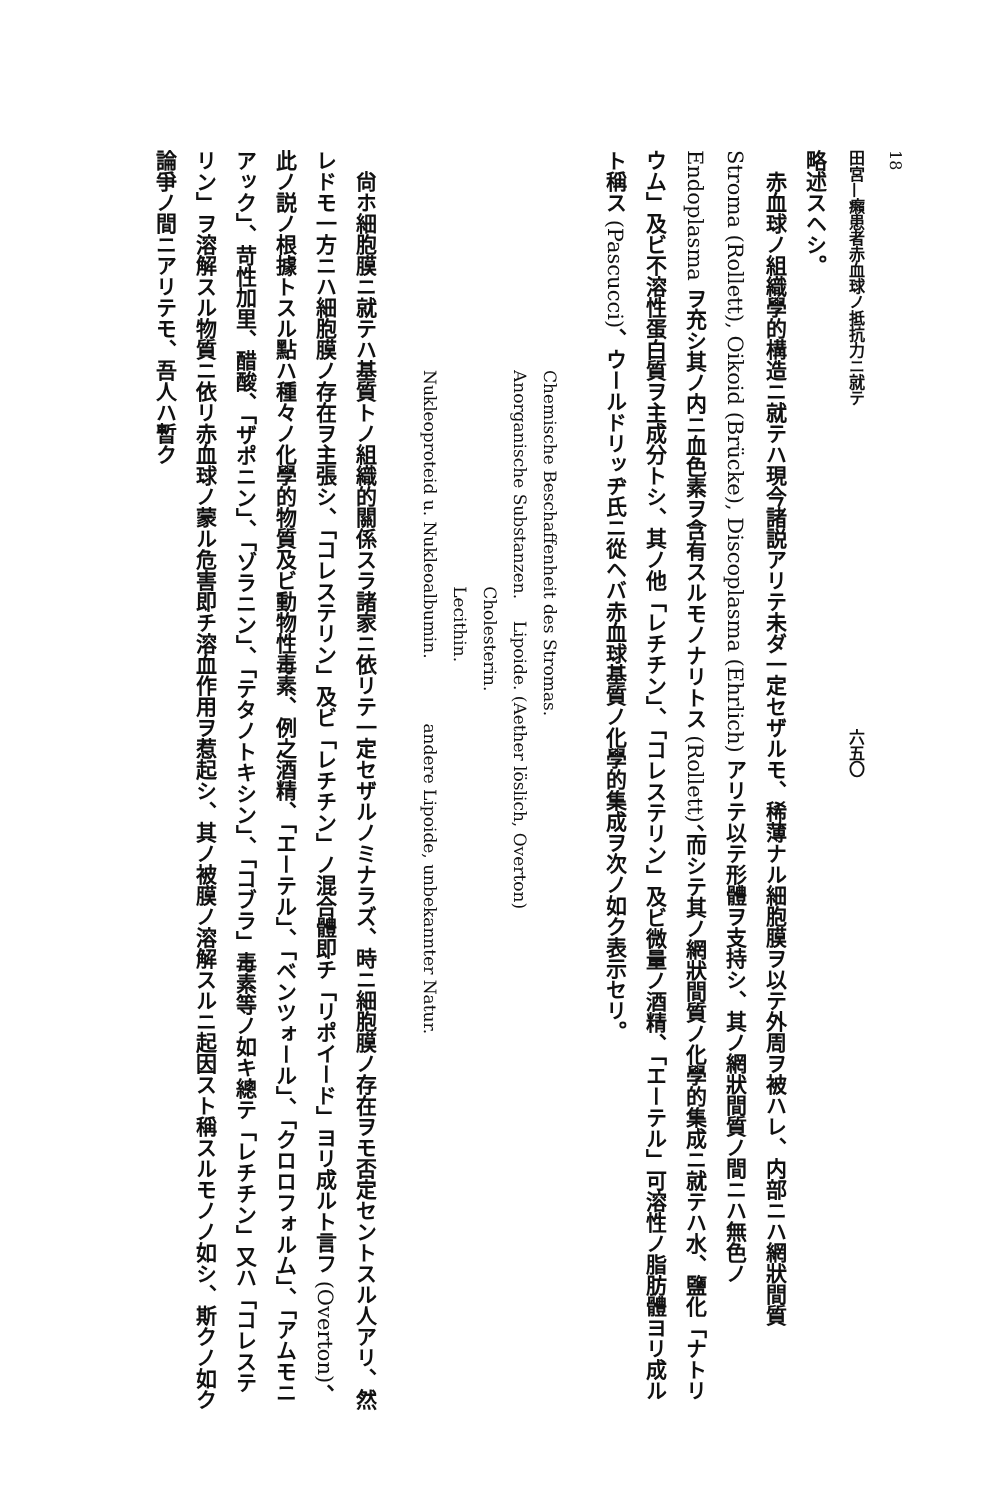18
田宮—癩患者赤血球ノ抵抗力ニ就テ 六五〇
略述スヘシ。
　赤血球ノ組織學的構造ニ就テハ現今諸説アリテ未ダ一定セザルモ、稀薄ナル細胞膜ヲ以テ外周ヲ被ハレ、内部ニハ網狀間質 Stroma (Rollett), Oikoid (Brücke), Discoplasma (Ehrlich) アリテ以テ形體ヲ支持シ、其ノ網狀間質ノ間ニハ無色ノ Endoplasma ヲ充シ其ノ内ニ血色素ヲ含有スルモノナリトス (Rollett)、而シテ其ノ網狀間質ノ化學的集成ニ就テハ水、鹽化「ナトリウム」及ビ不溶性蛋白質ヲ主成分トシ、其ノ他「レチチン」、「コレステリン」及ビ微量ノ酒精、「エーテル」可溶性ノ脂肪體ヨリ成ルト稱ス (Pascucci)、ウールドリッヂ氏ニ從ヘバ赤血球基質ノ化學的集成ヲ次ノ如ク表示セリ。
Chemische Beschaffenheit des Stromas.
Anorganische Substanzen. Lipoide. (Aether löslich, Overton)
Cholesterin.
Lecithin.
Nukleoproteid u. Nukleoalbumin. andere Lipoide, unbekannter Natur.
　尙ホ細胞膜ニ就テハ基質トノ組織的關係スラ諸家ニ依リテ一定セザルノミナラズ、時ニ細胞膜ノ存在ヲモ否定セントスル人アリ、然レドモ一方ニハ細胞膜ノ存在ヲ主張シ、「コレステリン」及ビ「レチチン」ノ混合體即チ「リポイード」ヨリ成ルト言フ (Overton)、此ノ説ノ根據トスル點ハ種々ノ化學的物質及ビ動物性毒素、例之酒精、「エーテル」、「ベンツォール」、「クロロフォルム」、「アムモニアック」、苛性加里、醋酸、「ザポニン」、「ゾラニン」、「テタノトキシン」、「コブラ」毒素等ノ如キ總テ「レチチン」又ハ「コレステリン」ヲ溶解スル物質ニ依リ赤血球ノ蒙ル危害即チ溶血作用ヲ惹起シ、其ノ被膜ノ溶解スルニ起因スト稱スルモノノ如シ、斯クノ如ク論爭ノ間ニアリテモ、吾人ハ暫ク